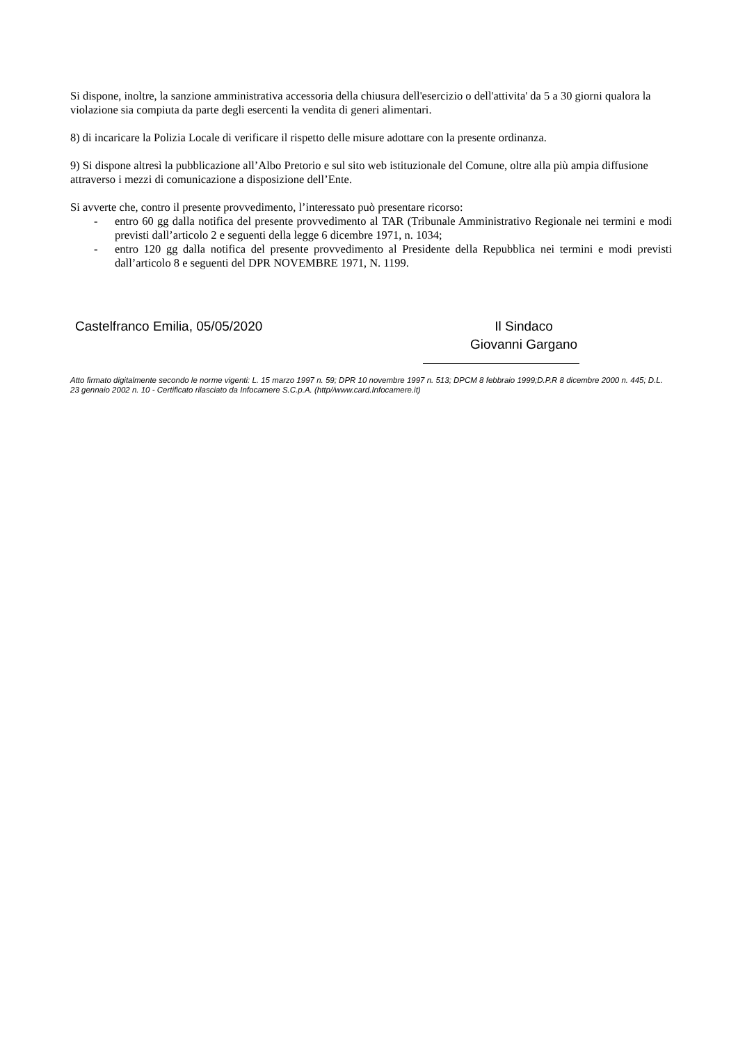Si dispone, inoltre, la sanzione amministrativa accessoria della chiusura dell'esercizio o dell'attivita' da 5 a 30 giorni qualora la violazione sia compiuta da parte degli esercenti la vendita di generi alimentari.
8) di incaricare la Polizia Locale di verificare il rispetto delle misure adottare con la presente ordinanza.
9) Si dispone altresì la pubblicazione all’Albo Pretorio e sul sito web istituzionale del Comune, oltre alla più ampia diffusione attraverso i mezzi di comunicazione a disposizione dell’Ente.
Si avverte che, contro il presente provvedimento, l’interessato può presentare ricorso:
- entro 60 gg dalla notifica del presente provvedimento al TAR (Tribunale Amministrativo Regionale nei termini e modi previsti dall’articolo 2 e seguenti della legge 6 dicembre 1971, n. 1034;
- entro 120 gg dalla notifica del presente provvedimento al Presidente della Repubblica nei termini e modi previsti dall’articolo 8 e seguenti del DPR NOVEMBRE 1971, N. 1199.
Castelfranco Emilia, 05/05/2020 Il Sindaco
Giovanni Gargano
Atto firmato digitalmente secondo le norme vigenti: L. 15 marzo 1997 n. 59; DPR 10 novembre 1997 n. 513; DPCM 8 febbraio 1999;D.P.R 8 dicembre 2000 n. 445; D.L. 23 gennaio 2002 n. 10 - Certificato rilasciato da Infocamere S.C.p.A. (http//www.card.Infocamere.it)